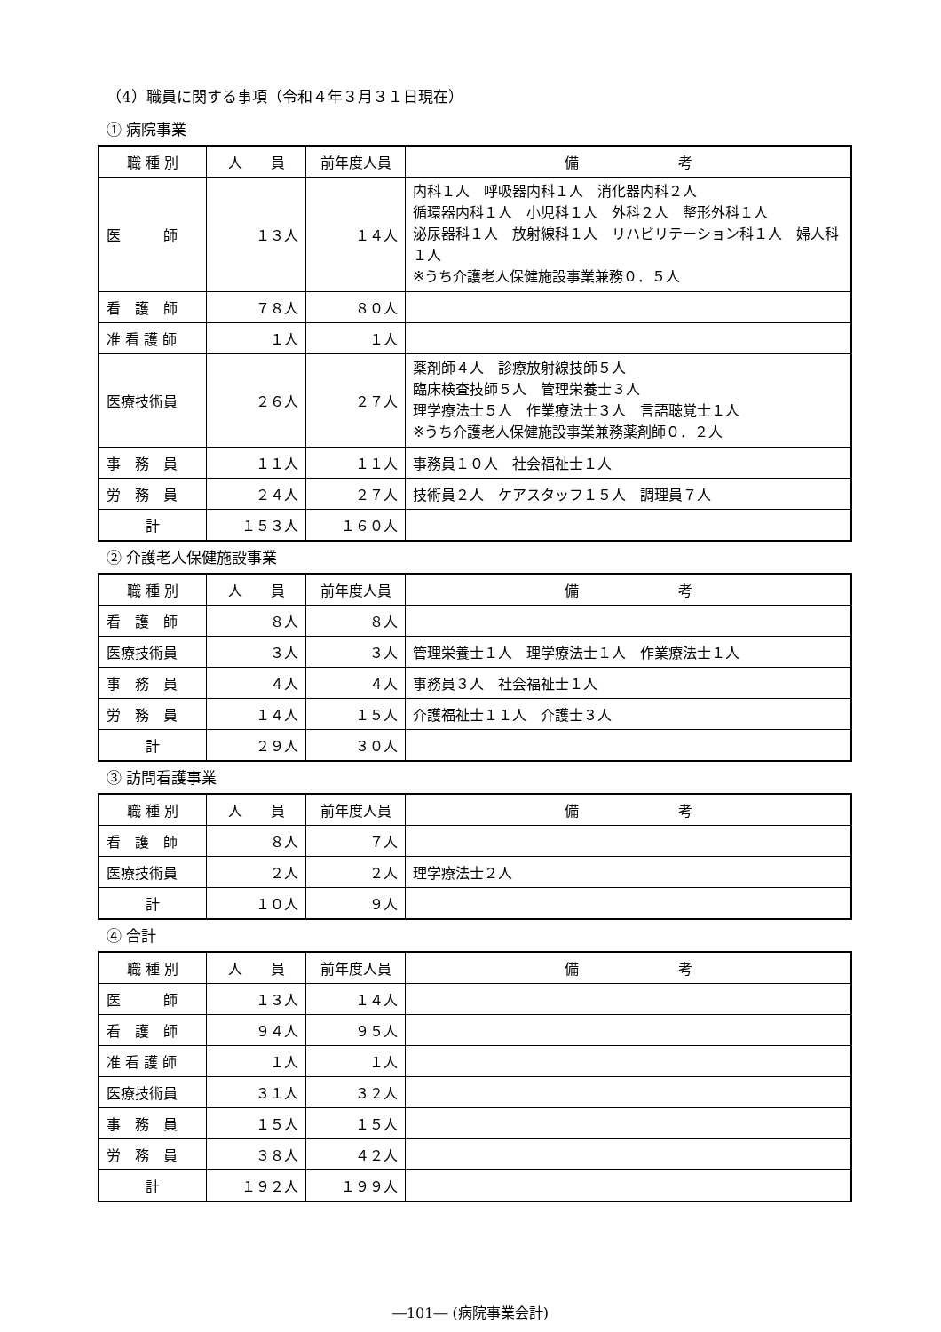（4）職員に関する事項（令和４年３月３１日現在）
① 病院事業
| 職 種 別 | 人 員 | 前年度人員 | 備 考 |
| --- | --- | --- | --- |
| 医 師 | １３人 | １４人 | 内科１人 呼吸器内科１人 消化器内科２人 循環器内科１人 小児科１人 外科２人 整形外科１人 泌尿器科１人 放射線科１人 リハビリテーション科１人 婦人科１人 ※うち介護老人保健施設事業兼務０．５人 |
| 看 護 師 | ７８人 | ８０人 | |
| 准 看 護 師 | １人 | １人 | |
| 医療技術員 | ２６人 | ２７人 | 薬剤師４人 診療放射線技師５人 臨床検査技師５人 管理栄養士３人 理学療法士５人 作業療法士３人 言語聴覚士１人 ※うち介護老人保健施設事業兼務薬剤師０．２人 |
| 事 務 員 | １１人 | １１人 | 事務員１０人 社会福祉士１人 |
| 労 務 員 | ２４人 | ２７人 | 技術員２人 ケアスタッフ１５人 調理員７人 |
| 計 | １５３人 | １６０人 | |
② 介護老人保健施設事業
| 職 種 別 | 人 員 | 前年度人員 | 備 考 |
| --- | --- | --- | --- |
| 看 護 師 | ８人 | ８人 | |
| 医療技術員 | ３人 | ３人 | 管理栄養士１人 理学療法士１人 作業療法士１人 |
| 事 務 員 | ４人 | ４人 | 事務員３人 社会福祉士１人 |
| 労 務 員 | １４人 | １５人 | 介護福祉士１１人 介護士３人 |
| 計 | ２９人 | ３０人 | |
③ 訪問看護事業
| 職 種 別 | 人 員 | 前年度人員 | 備 考 |
| --- | --- | --- | --- |
| 看 護 師 | ８人 | ７人 | |
| 医療技術員 | ２人 | ２人 | 理学療法士２人 |
| 計 | １０人 | ９人 | |
④ 合計
| 職 種 別 | 人 員 | 前年度人員 | 備 考 |
| --- | --- | --- | --- |
| 医 師 | １３人 | １４人 | |
| 看 護 師 | ９４人 | ９５人 | |
| 准 看 護 師 | １人 | １人 | |
| 医療技術員 | ３１人 | ３２人 | |
| 事 務 員 | １５人 | １５人 | |
| 労 務 員 | ３８人 | ４２人 | |
| 計 | １９２人 | １９９人 | |
―101― (病院事業会計)